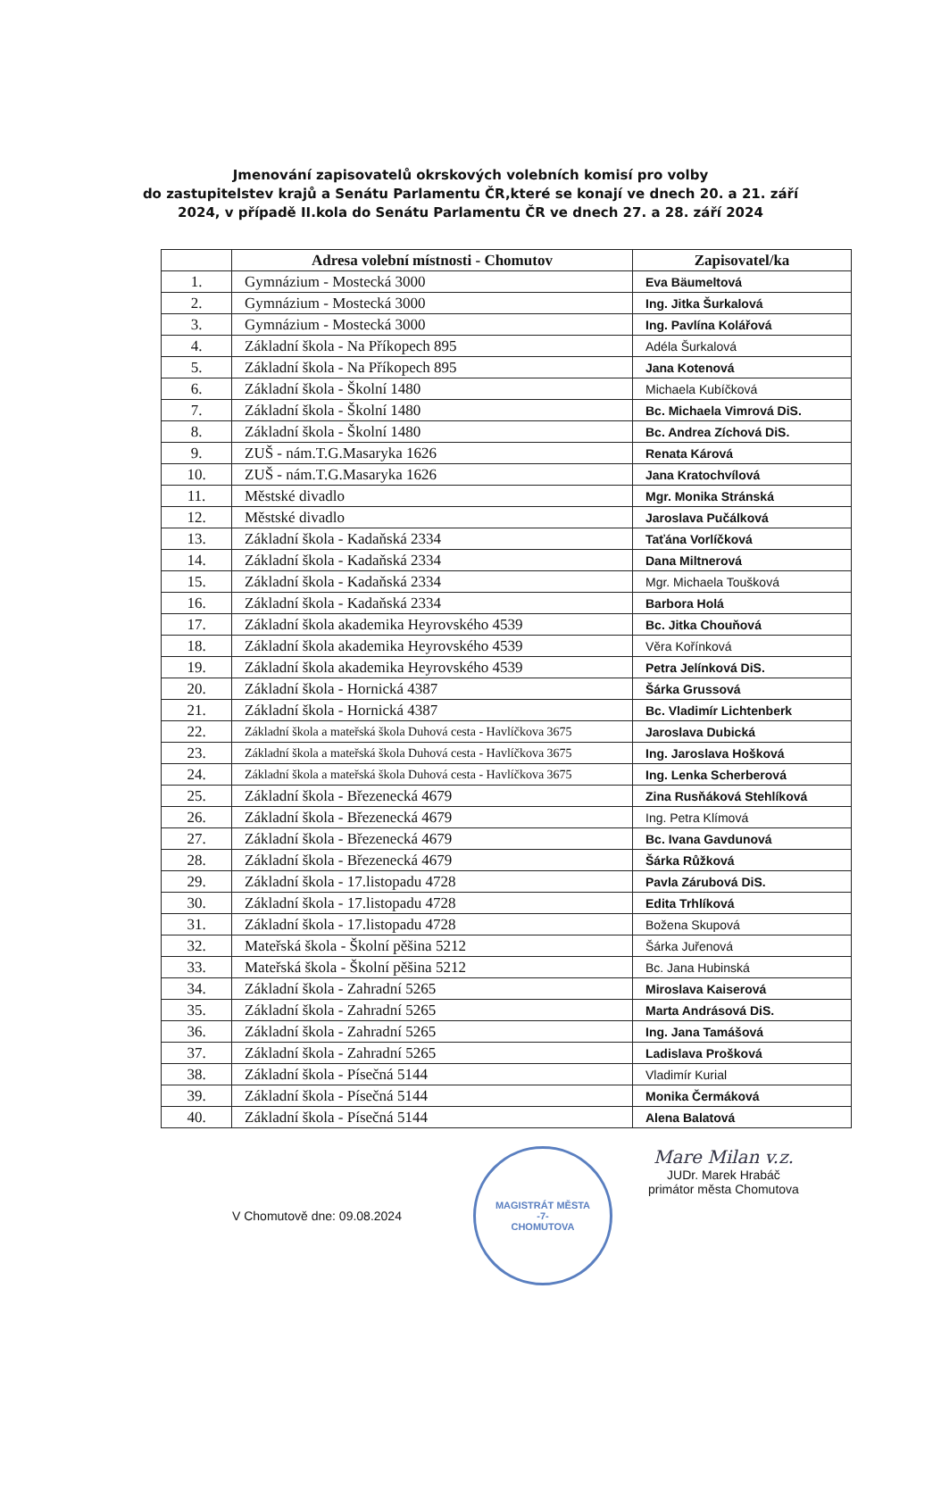Jmenování zapisovatelů okrskových volebních komisí pro volby
do zastupitelstev krajů a Senátu Parlamentu ČR,které se konají ve dnech 20. a 21. září
2024, v případě II.kola do Senátu Parlamentu ČR ve dnech 27. a 28. září 2024
| | Adresa volební místnosti - Chomutov | Zapisovatel/ka |
| --- | --- | --- |
| 1. | Gymnázium - Mostecká 3000 | Eva Bäumeltová |
| 2. | Gymnázium - Mostecká 3000 | Ing. Jitka Šurkalová |
| 3. | Gymnázium - Mostecká 3000 | Ing. Pavlína Kolářová |
| 4. | Základní škola - Na Příkopech 895 | Adéla Šurkalová |
| 5. | Základní škola - Na Příkopech 895 | Jana Kotenová |
| 6. | Základní škola - Školní 1480 | Michaela Kubíčková |
| 7. | Základní škola - Školní 1480 | Bc. Michaela Vimrová DiS. |
| 8. | Základní škola - Školní 1480 | Bc. Andrea Zíchová DiS. |
| 9. | ZUŠ - nám.T.G.Masaryka 1626 | Renata Kárová |
| 10. | ZUŠ - nám.T.G.Masaryka 1626 | Jana Kratochvílová |
| 11. | Městské divadlo | Mgr. Monika Stránská |
| 12. | Městské divadlo | Jaroslava Pučálková |
| 13. | Základní škola - Kadaňská 2334 | Taťána Vorlíčková |
| 14. | Základní škola - Kadaňská 2334 | Dana Miltnerová |
| 15. | Základní škola - Kadaňská 2334 | Mgr. Michaela Toušková |
| 16. | Základní škola - Kadaňská 2334 | Barbora Holá |
| 17. | Základní škola akademika Heyrovského 4539 | Bc. Jitka Chouňová |
| 18. | Základní škola akademika Heyrovského 4539 | Věra Kořínková |
| 19. | Základní škola akademika Heyrovského 4539 | Petra Jelínková DiS. |
| 20. | Základní škola - Hornická 4387 | Šárka Grussová |
| 21. | Základní škola - Hornická 4387 | Bc. Vladimír Lichtenberk |
| 22. | Základní škola a mateřská škola Duhová cesta - Havlíčkova 3675 | Jaroslava Dubická |
| 23. | Základní škola a mateřská škola Duhová cesta - Havlíčkova 3675 | Ing. Jaroslava Hošková |
| 24. | Základní škola a mateřská škola Duhová cesta - Havlíčkova 3675 | Ing. Lenka Scherberová |
| 25. | Základní škola - Březenecká 4679 | Zina Rusňáková Stehlíková |
| 26. | Základní škola - Březenecká 4679 | Ing. Petra Klímová |
| 27. | Základní škola - Březenecká 4679 | Bc. Ivana Gavdunová |
| 28. | Základní škola - Březenecká 4679 | Šárka Růžková |
| 29. | Základní škola - 17.listopadu 4728 | Pavla Zárubová DiS. |
| 30. | Základní škola - 17.listopadu 4728 | Edita Trhlíková |
| 31. | Základní škola - 17.listopadu 4728 | Božena Skupová |
| 32. | Mateřská škola - Školní pěšina 5212 | Šárka Juřenová |
| 33. | Mateřská škola - Školní pěšina 5212 | Bc. Jana Hubinská |
| 34. | Základní škola - Zahradní 5265 | Miroslava Kaiserová |
| 35. | Základní škola - Zahradní 5265 | Marta Andrásová DiS. |
| 36. | Základní škola - Zahradní 5265 | Ing. Jana Tamášová |
| 37. | Základní škola - Zahradní 5265 | Ladislava Prošková |
| 38. | Základní škola - Písečná 5144 | Vladimír Kurial |
| 39. | Základní škola - Písečná 5144 | Monika Čermáková |
| 40. | Základní škola - Písečná 5144 | Alena Balatová |
V Chomutově dne: 09.08.2024
MAGISTRÁT MĚSTA
-7-
CHOMUTOVA
Mare Milan v.z.
JUDr. Marek Hrabáč
primátor města Chomutova